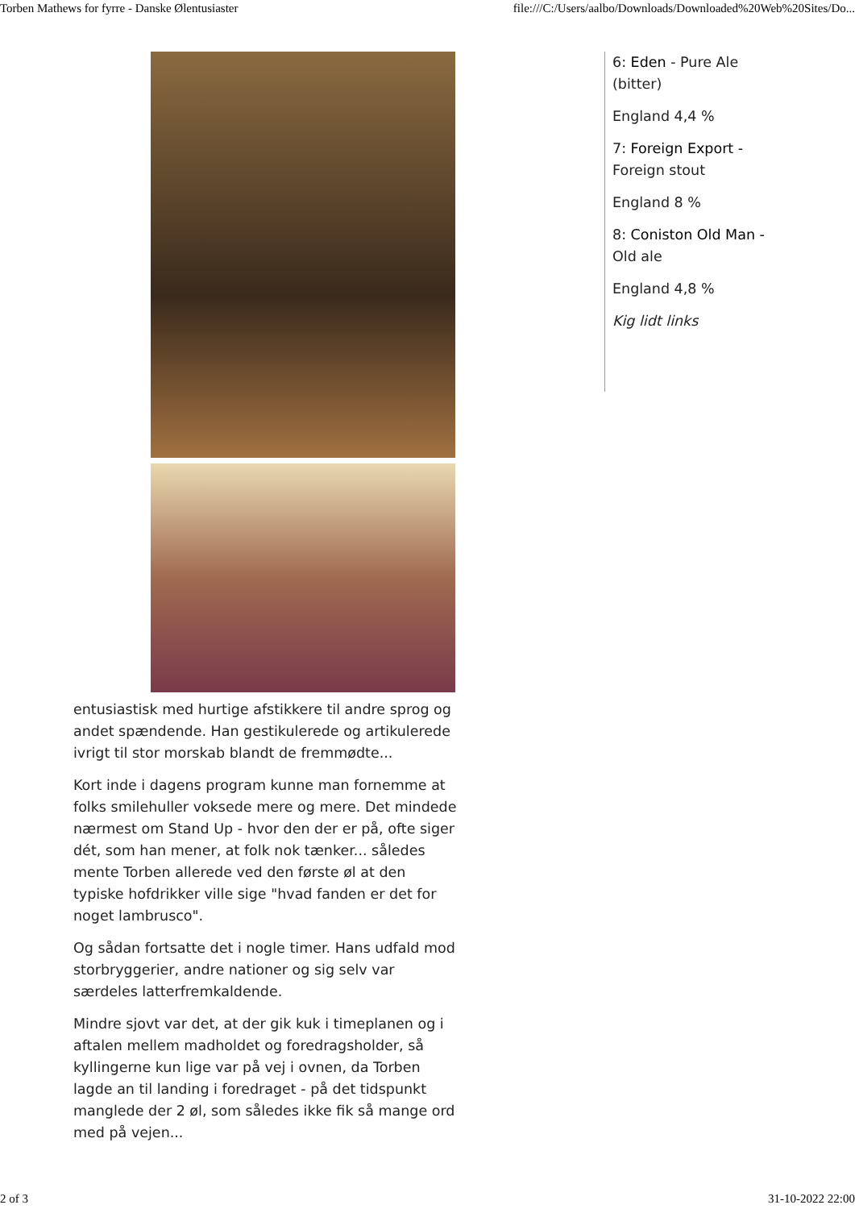Torben Mathews for fyrre - Danske Ølentusiaster file:///C:/Users/aalbo/Downloads/Downloaded%20Web%20Sites/Do...
entusiastisk med hurtige afstikkere til andre sprog og andet spændende. Han gestikulerede og artikulerede ivrigt til stor morskab blandt de fremmødte...
Kort inde i dagens program kunne man fornemme at folks smilehuller voksede mere og mere. Det mindede nærmest om Stand Up - hvor den der er på, ofte siger dét, som han mener, at folk nok tænker... således mente Torben allerede ved den første øl at den typiske hofdrikker ville sige "hvad fanden er det for noget lambrusco".
Og sådan fortsatte det i nogle timer. Hans udfald mod storbryggerier, andre nationer og sig selv var særdeles latterfremkaldende.
Mindre sjovt var det, at der gik kuk i timeplanen og i aftalen mellem madholdet og foredragsholder, så kyllingerne kun lige var på vej i ovnen, da Torben lagde an til landing i foredraget - på det tidspunkt manglede der 2 øl, som således ikke fik så mange ord med på vejen...
6: Eden - Pure Ale (bitter)
England 4,4 %
7: Foreign Export - Foreign stout
England 8 %
8: Coniston Old Man - Old ale
England 4,8 %
Kig lidt links
2 of 3 31-10-2022 22:00